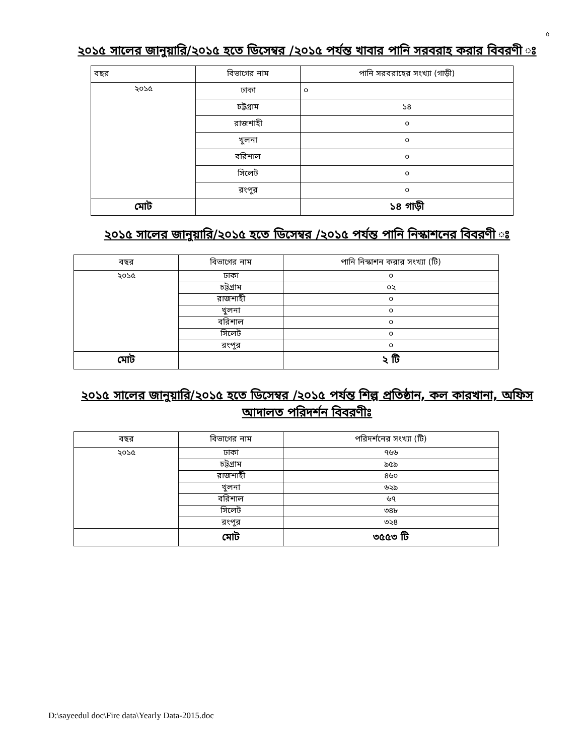৫
২০১৫ সালের জানুয়ারি/২০১৫ হতে ডিসেম্বর /২০১৫ পর্যন্ত খাবার পানি সরবরাহ করার বিবরণী ঃ
| বছর | বিভাগের নাম | পানি সরবরাহের সংখ্যা (গাড়ী) |
| --- | --- | --- |
| ২০১৫ | ঢাকা | ০ |
| | চট্টগ্রাম | ১৪ |
| | রাজশাহী | ০ |
| | খুলনা | ০ |
| | বরিশাল | ০ |
| | সিলেট | ০ |
| | রংপুর | ০ |
| মোট | | ১৪ গাড়ী |
২০১৫ সালের জানুয়ারি/২০১৫ হতে ডিসেম্বর /২০১৫ পর্যন্ত পানি নিস্কাশনের বিবরণী ঃ
| বছর | বিভাগের নাম | পানি নিস্কাশন করার সংখ্যা (টি) |
| --- | --- | --- |
| ২০১৫ | ঢাকা | ০ |
| | চট্টগ্রাম | ০২ |
| | রাজশাহী | ০ |
| | খুলনা | ০ |
| | বরিশাল | ০ |
| | সিলেট | ০ |
| | রংপুর | ০ |
| মোট | | ২ টি |
২০১৫ সালের জানুয়ারি/২০১৫ হতে ডিসেম্বর /২০১৫ পর্যন্ত শিল্প প্রতিষ্ঠান, কল কারখানা, অফিস আদালত পরিদর্শন বিবরণীঃ
| বছর | বিভাগের নাম | পরিদর্শনের সংখ্যা (টি) |
| --- | --- | --- |
| ২০১৫ | ঢাকা | ৭৬৬ |
| | চট্টগ্রাম | ৯৫৯ |
| | রাজশাহী | ৪৬০ |
| | খুলনা | ৬২৯ |
| | বরিশাল | ৬৭ |
| | সিলেট | ৩৪৮ |
| | রংপুর | ৩২৪ |
| | মোট | ৩৫৫৩ টি |
D:\sayeedul doc\Fire data\Yearly Data-2015.doc